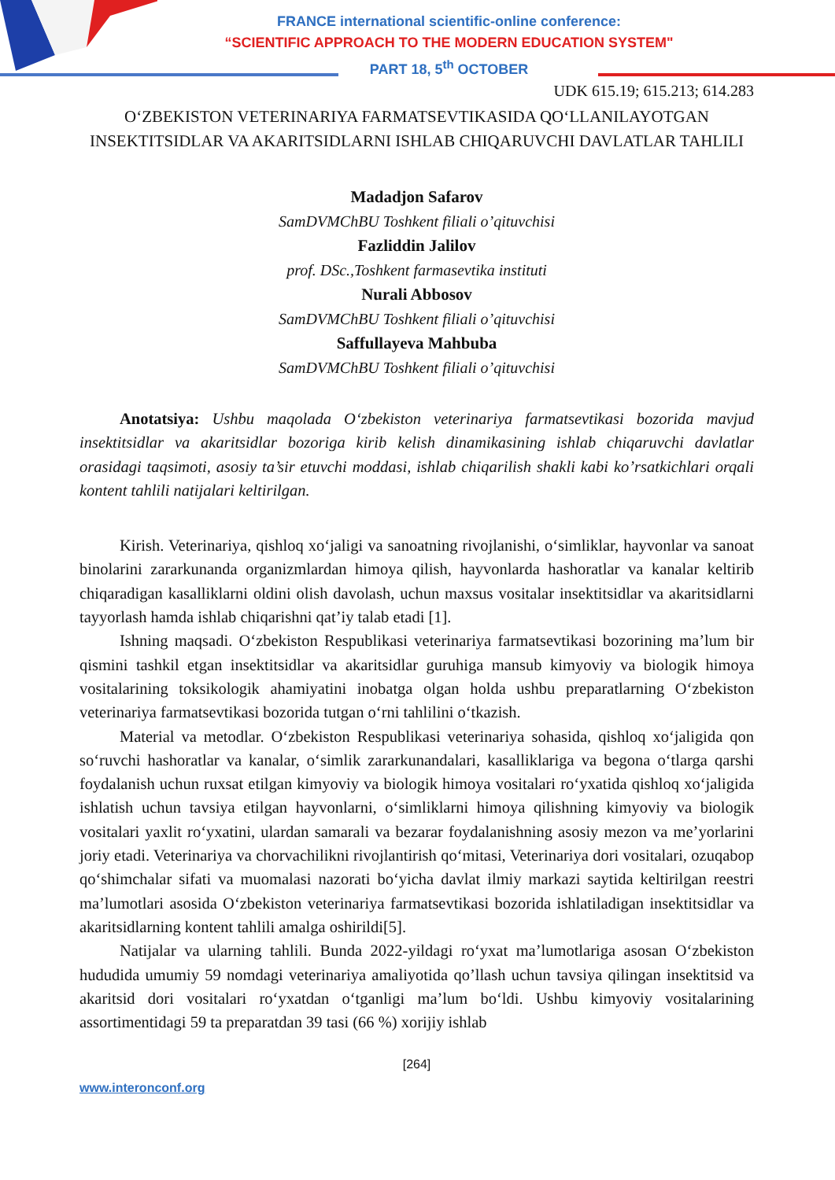FRANCE international scientific-online conference:
“SCIENTIFIC APPROACH TO THE MODERN EDUCATION SYSTEM"
PART 18, 5<sup>th</sup> OCTOBER
UDK 615.19; 615.213; 614.283
O‘ZBEKISTON VETERINARIYA FARMATSEVTIKASIDA QO‘LLANILAYOTGAN INSEKTITSIDLAR VA AKARITSIDLARNI ISHLAB CHIQARUVCHI DAVLATLAR TAHLILI
Madadjon Safarov
SamDVMChBU Toshkent filiali o’qituvchisi
Fazliddin Jalilov
prof. DSc.,Toshkent farmasevtika instituti
Nurali Abbosov
SamDVMChBU Toshkent filiali o’qituvchisi
Saffullayeva Mahbuba
SamDVMChBU Toshkent filiali o’qituvchisi
Anotatsiya: Ushbu maqolada O‘zbekiston veterinariya farmatsevtikasi bozorida mavjud insektitsidlar va akaritsidlar bozoriga kirib kelish dinamikasining ishlab chiqaruvchi davlatlar orasidagi taqsimoti, asosiy ta’sir etuvchi moddasi, ishlab chiqarilish shakli kabi ko’rsatkichlari orqali kontent tahlili natijalari keltirilgan.
Kirish. Veterinariya, qishloq xo‘jaligi va sanoatning rivojlanishi, o‘simliklar, hayvonlar va sanoat binolarini zararkunanda organizmlardan himoya qilish, hayvonlarda hashoratlar va kanalar keltirib chiqaradigan kasalliklarni oldini olish davolash, uchun maxsus vositalar insektitsidlar va akaritsidlarni tayyorlash hamda ishlab chiqarishni qat’iy talab etadi [1].
Ishning maqsadi. O‘zbekiston Respublikasi veterinariya farmatsevtikasi bozorining ma’lum bir qismini tashkil etgan insektitsidlar va akaritsidlar guruhiga mansub kimyoviy va biologik himoya vositalarining toksikologik ahamiyatini inobatga olgan holda ushbu preparatlarning O‘zbekiston veterinariya farmatsevtikasi bozorida tutgan o‘rni tahlilini o‘tkazish.
Material va metodlar. O‘zbekiston Respublikasi veterinariya sohasida, qishloq xo‘jaligida qon so‘ruvchi hashoratlar va kanalar, o‘simlik zararkunandalari, kasalliklariga va begona o‘tlarga qarshi foydalanish uchun ruxsat etilgan kimyoviy va biologik himoya vositalari ro‘yxatida qishloq xo‘jaligida ishlatish uchun tavsiya etilgan hayvonlarni, o‘simliklarni himoya qilishning kimyoviy va biologik vositalari yaxlit ro‘yxatini, ulardan samarali va bezarar foydalanishning asosiy mezon va me’yorlarini joriy etadi. Veterinariya va chorvachilikni rivojlantirish qo‘mitasi, Veterinariya dori vositalari, ozuqabop qo‘shimchalar sifati va muomalasi nazorati bo‘yicha davlat ilmiy markazi saytida keltirilgan reestri ma’lumotlari asosida O‘zbekiston veterinariya farmatsevtikasi bozorida ishlatiladigan insektitsidlar va akaritsidlarning kontent tahlili amalga oshirildi[5].
Natijalar va ularning tahlili. Bunda 2022-yildagi ro‘yxat ma’lumotlariga asosan O‘zbekiston hududida umumiy 59 nomdagi veterinariya amaliyotida qo’llash uchun tavsiya qilingan insektitsid va akaritsid dori vositalari ro‘yxatdan o‘tganligi ma’lum bo‘ldi. Ushbu kimyoviy vositalarining assortimentidagi 59 ta preparatdan 39 tasi (66 %) xorijiy ishlab
[264]
www.interonconf.org